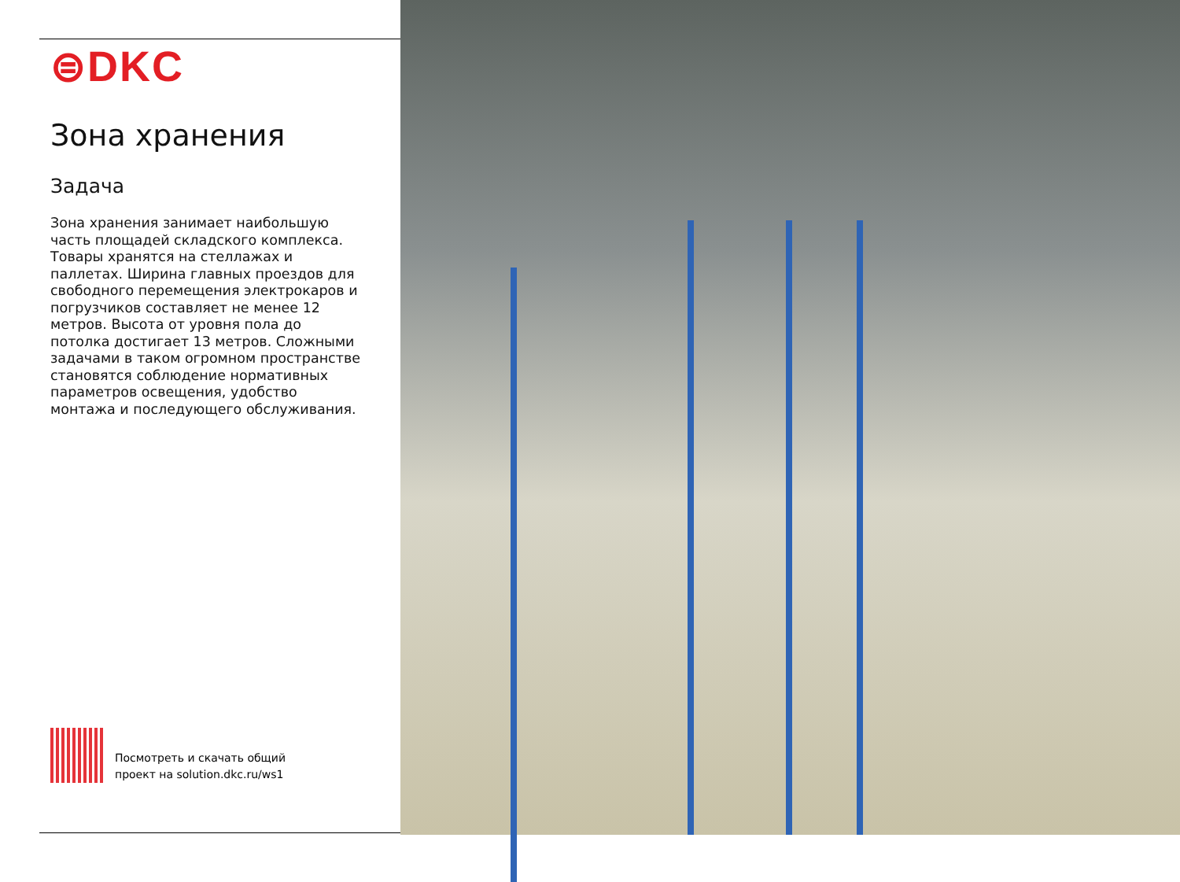⊜DKC
Зона хранения
Задача
Зона хранения занимает наибольшую часть площадей складского комплекса. Товары хранятся на стеллажах и паллетах. Ширина главных проездов для свободного перемещения электрокаров и погрузчиков составляет не менее 12 метров. Высота от уровня пола до потолка достигает 13 метров. Сложными задачами в таком огромном пространстве становятся соблюдение нормативных параметров освещения, удобство монтажа и последующего обслуживания.
Посмотреть и скачать общий
проект на solution.dkc.ru/ws1